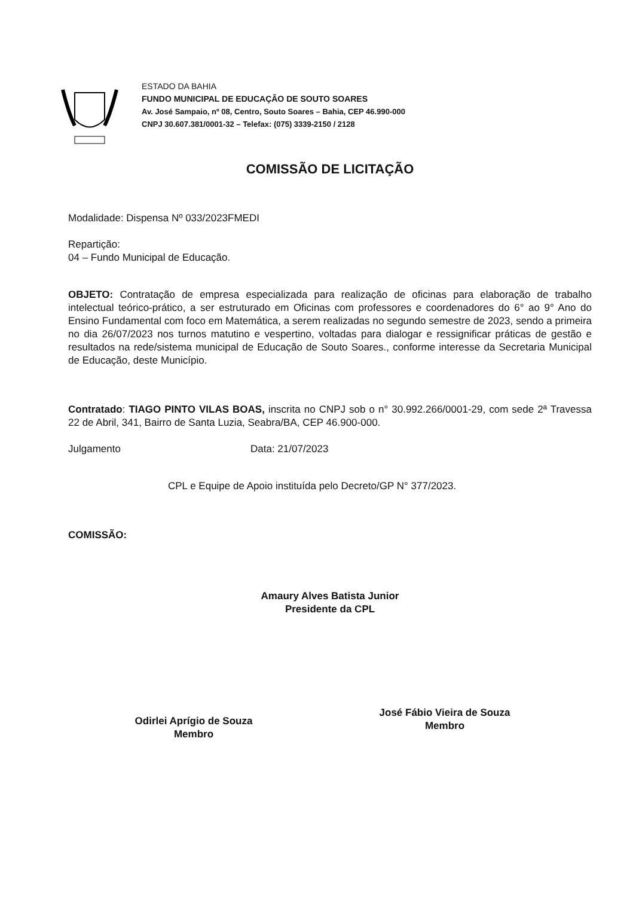ESTADO DA BAHIA
FUNDO MUNICIPAL DE EDUCAÇÃO DE SOUTO SOARES
Av. José Sampaio, nº 08, Centro, Souto Soares – Bahia, CEP 46.990-000
CNPJ 30.607.381/0001-32 – Telefax: (075) 3339-2150 / 2128
COMISSÃO DE LICITAÇÃO
Modalidade: Dispensa Nº 033/2023FMEDI
Repartição:
04 – Fundo Municipal de Educação.
OBJETO: Contratação de empresa especializada para realização de oficinas para elaboração de trabalho intelectual teórico-prático, a ser estruturado em Oficinas com professores e coordenadores do 6° ao 9° Ano do Ensino Fundamental com foco em Matemática, a serem realizadas no segundo semestre de 2023, sendo a primeira no dia 26/07/2023 nos turnos matutino e vespertino, voltadas para dialogar e ressignificar práticas de gestão e resultados na rede/sistema municipal de Educação de Souto Soares., conforme interesse da Secretaria Municipal de Educação, deste Município.
Contratado: TIAGO PINTO VILAS BOAS, inscrita no CNPJ sob o n° 30.992.266/0001-29, com sede 2ª Travessa 22 de Abril, 341, Bairro de Santa Luzia, Seabra/BA, CEP 46.900-000.
Julgamento Data: 21/07/2023
CPL e Equipe de Apoio instituída pelo Decreto/GP N° 377/2023.
COMISSÃO:
Amaury Alves Batista Junior
Presidente da CPL
Odirlei Aprígio de Souza
Membro
José Fábio Vieira de Souza
Membro